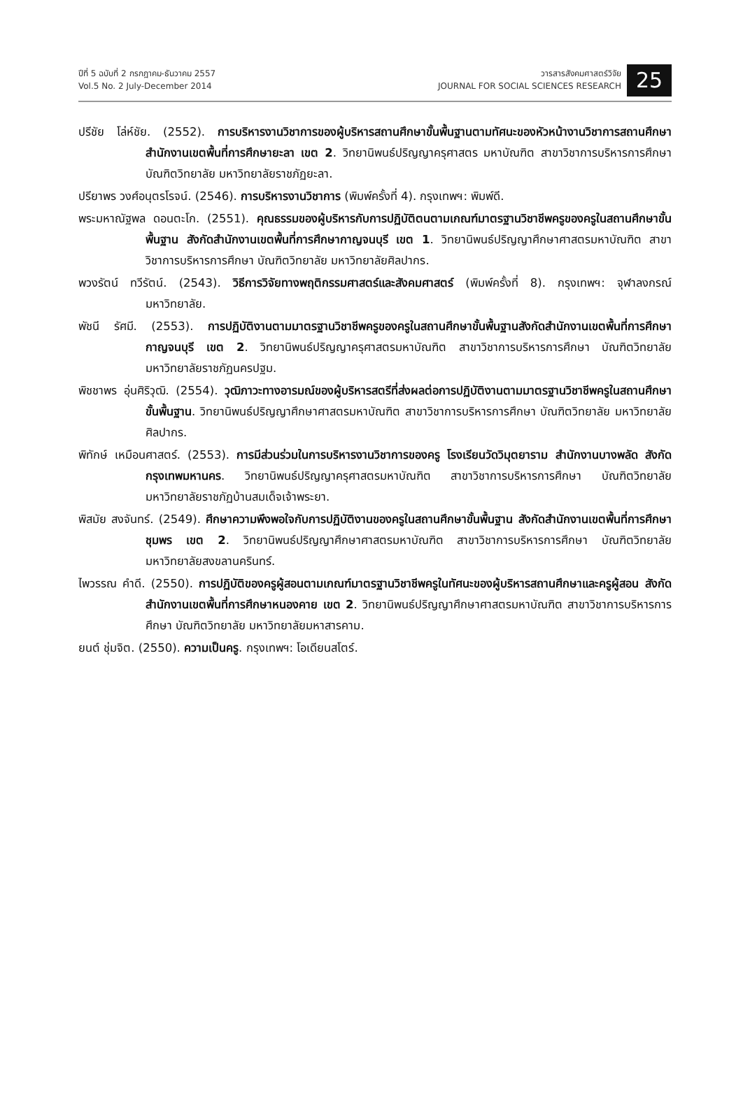ปีที่ 5 ฉบับที่ 2 กรกฎาคม-ธันวาคม 2557
Vol.5 No. 2 July-December 2014
วารสารสังคมศาสตร์วิจัย
JOURNAL FOR SOCIAL SCIENCES RESEARCH
25
ปรีชัย โล่ห์ชัย. (2552). การบริหารงานวิชาการของผู้บริหารสถานศึกษาขั้นพื้นฐานตามทัศนะของหัวหน้างานวิชาการสถานศึกษา สำนักงานเขตพื้นที่การศึกษายะลา เขต 2. วิทยานิพนธ์ปริญญาครุศาสตร มหาบัณฑิต สาขาวิชาการบริหารการศึกษา บัณฑิตวิทยาลัย มหาวิทยาลัยราชภัฏยะลา.
ปรียาพร วงศ์อนุตรโรจน์. (2546). การบริหารงานวิชาการ (พิมพ์ครั้งที่ 4). กรุงเทพฯ: พิมพ์ดี.
พระมหาณัฐพล ดอนตะโก. (2551). คุณธรรมของผู้บริหารกับการปฏิบัติตนตามเกณฑ์มาตรฐานวิชาชีพครูของครูในสถานศึกษาขั้นพื้นฐาน สังกัดสำนักงานเขตพื้นที่การศึกษากาญจนบุรี เขต 1. วิทยานิพนธ์ปริญญาศึกษาศาสตรมหาบัณฑิต สาขาวิชาการบริหารการศึกษา บัณฑิตวิทยาลัย มหาวิทยาลัยศิลปากร.
พวงรัตน์ ทวีรัตน์. (2543). วิธีการวิจัยทางพฤติกรรมศาสตร์และสังคมศาสตร์ (พิมพ์ครั้งที่ 8). กรุงเทพฯ: จุฬาลงกรณ์มหาวิทยาลัย.
พัชนี รัศมี. (2553). การปฏิบัติงานตามมาตรฐานวิชาชีพครูของครูในสถานศึกษาขั้นพื้นฐานสังกัดสำนักงานเขตพื้นที่การศึกษากาญจนบุรี เขต 2. วิทยานิพนธ์ปริญญาครุศาสตรมหาบัณฑิต สาขาวิชาการบริหารการศึกษา บัณฑิตวิทยาลัย มหาวิทยาลัยราชภัฏนครปฐม.
พิชชาพร อุ่นศิริวุฒิ. (2554). วุฒิภาวะทางอารมณ์ของผู้บริหารสตรีที่ส่งผลต่อการปฏิบัติงานตามมาตรฐานวิชาชีพครูในสถานศึกษาขั้นพื้นฐาน. วิทยานิพนธ์ปริญญาศึกษาศาสตรมหาบัณฑิต สาขาวิชาการบริหารการศึกษา บัณฑิตวิทยาลัย มหาวิทยาลัยศิลปากร.
พิทักษ์ เหมือนศาสตร์. (2553). การมีส่วนร่วมในการบริหารงานวิชาการของครู โรงเรียนวัดวิมุตยาราม สำนักงานบางพลัด สังกัดกรุงเทพมหานคร. วิทยานิพนธ์ปริญญาครุศาสตรมหาบัณฑิต สาขาวิชาการบริหารการศึกษา บัณฑิตวิทยาลัย มหาวิทยาลัยราชภัฏบ้านสมเด็จเจ้าพระยา.
พิสมัย สงจันทร์. (2549). ศึกษาความพึงพอใจกับการปฏิบัติงานของครูในสถานศึกษาขั้นพื้นฐาน สังกัดสำนักงานเขตพื้นที่การศึกษาชุมพร เขต 2. วิทยานิพนธ์ปริญญาศึกษาศาสตรมหาบัณฑิต สาขาวิชาการบริหารการศึกษา บัณฑิตวิทยาลัย มหาวิทยาลัยสงขลานครินทร์.
ไพวรรณ คำดี. (2550). การปฏิบัติของครูผู้สอนตามเกณฑ์มาตรฐานวิชาชีพครูในทัศนะของผู้บริหารสถานศึกษาและครูผู้สอน สังกัดสำนักงานเขตพื้นที่การศึกษาหนองคาย เขต 2. วิทยานิพนธ์ปริญญาศึกษาศาสตรมหาบัณฑิต สาขาวิชาการบริหารการศึกษา บัณฑิตวิทยาลัย มหาวิทยาลัยมหาสารคาม.
ยนต์ ชุ่มจิต. (2550). ความเป็นครู. กรุงเทพฯ: โอเดียนสโตร์.